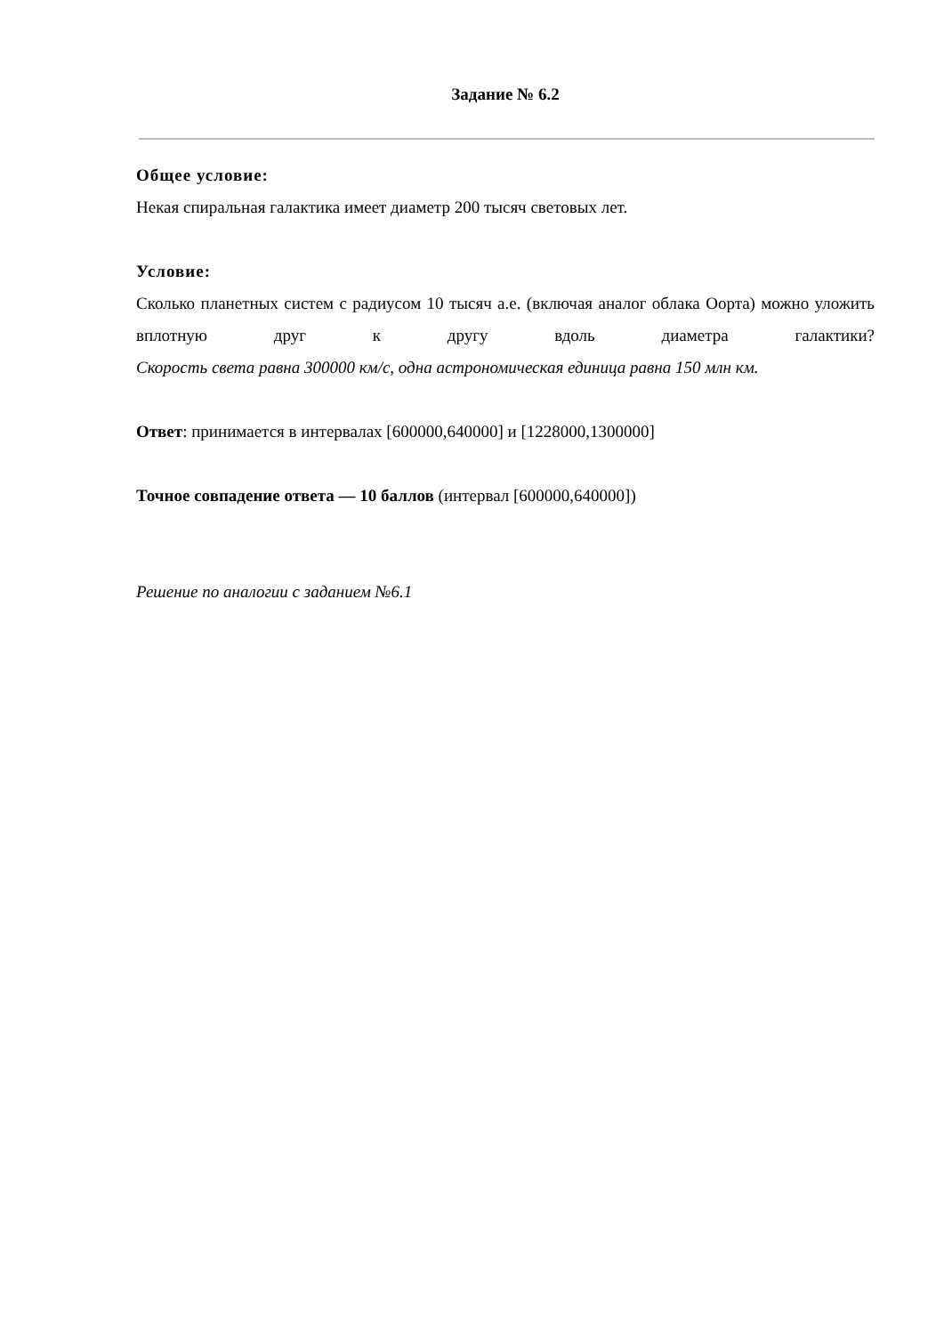Задание № 6.2
Общее условие:
Некая спиральная галактика имеет диаметр 200 тысяч световых лет.
Условие:
Сколько планетных систем с радиусом 10 тысяч а.е. (включая аналог облака Оорта) можно уложить вплотную друг к другу вдоль диаметра галактики?
Скорость света равна 300000 км/с, одна астрономическая единица равна 150 млн км.
Ответ: принимается в интервалах [600000,640000] и [1228000,1300000]
Точное совпадение ответа — 10 баллов (интервал [600000,640000])
Решение по аналогии с заданием №6.1